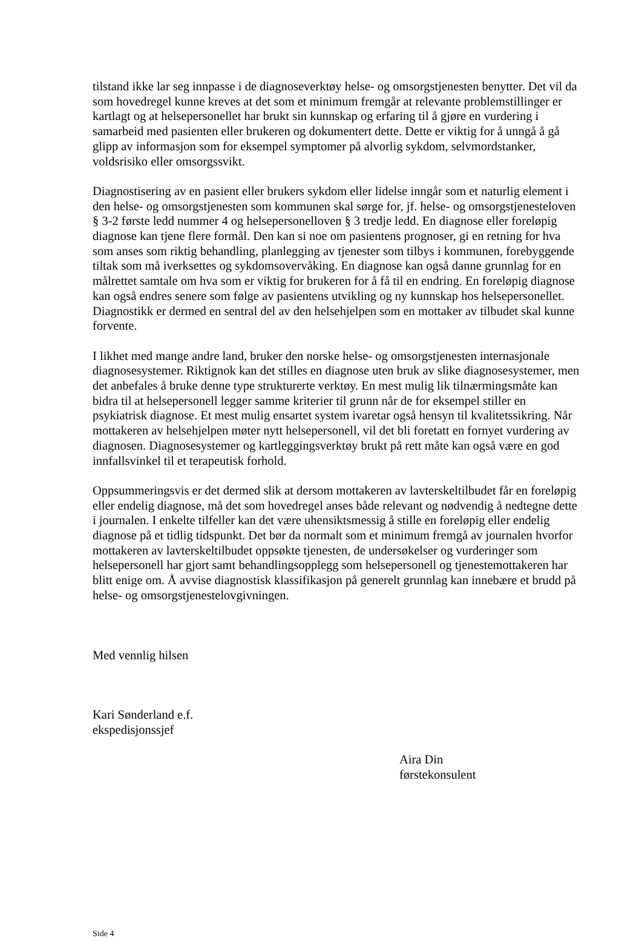tilstand ikke lar seg innpasse i de diagnoseverktøy helse- og omsorgstjenesten benytter. Det vil da som hovedregel kunne kreves at det som et minimum fremgår at relevante problemstillinger er kartlagt og at helsepersonellet har brukt sin kunnskap og erfaring til å gjøre en vurdering i samarbeid med pasienten eller brukeren og dokumentert dette. Dette er viktig for å unngå å gå glipp av informasjon som for eksempel symptomer på alvorlig sykdom, selvmordstanker, voldsrisiko eller omsorgssvikt.
Diagnostisering av en pasient eller brukers sykdom eller lidelse inngår som et naturlig element i den helse- og omsorgstjenesten som kommunen skal sørge for, jf. helse- og omsorgstjenesteloven § 3-2 første ledd nummer 4 og helsepersonelloven § 3 tredje ledd. En diagnose eller foreløpig diagnose kan tjene flere formål. Den kan si noe om pasientens prognoser, gi en retning for hva som anses som riktig behandling, planlegging av tjenester som tilbys i kommunen, forebyggende tiltak som må iverksettes og sykdomsovervåking. En diagnose kan også danne grunnlag for en målrettet samtale om hva som er viktig for brukeren for å få til en endring. En foreløpig diagnose kan også endres senere som følge av pasientens utvikling og ny kunnskap hos helsepersonellet. Diagnostikk er dermed en sentral del av den helsehjelpen som en mottaker av tilbudet skal kunne forvente.
I likhet med mange andre land, bruker den norske helse- og omsorgstjenesten internasjonale diagnosesystemer. Riktignok kan det stilles en diagnose uten bruk av slike diagnosesystemer, men det anbefales å bruke denne type strukturerte verktøy. En mest mulig lik tilnærmingsmåte kan bidra til at helsepersonell legger samme kriterier til grunn når de for eksempel stiller en psykiatrisk diagnose. Et mest mulig ensartet system ivaretar også hensyn til kvalitetssikring. Når mottakeren av helsehjelpen møter nytt helsepersonell, vil det bli foretatt en fornyet vurdering av diagnosen. Diagnosesystemer og kartleggingsverktøy brukt på rett måte kan også være en god innfallsvinkel til et terapeutisk forhold.
Oppsummeringsvis er det dermed slik at dersom mottakeren av lavterskeltilbudet får en foreløpig eller endelig diagnose, må det som hovedregel anses både relevant og nødvendig å nedtegne dette i journalen. I enkelte tilfeller kan det være uhensiktsmessig å stille en foreløpig eller endelig diagnose på et tidlig tidspunkt. Det bør da normalt som et minimum fremgå av journalen hvorfor mottakeren av lavterskeltilbudet oppsøkte tjenesten, de undersøkelser og vurderinger som helsepersonell har gjort samt behandlingsopplegg som helsepersonell og tjenestemottakeren har blitt enige om. Å avvise diagnostisk klassifikasjon på generelt grunnlag kan innebære et brudd på helse- og omsorgstjenestelovgivningen.
Med vennlig hilsen
Kari Sønderland e.f.
ekspedisjonssjef
Aira Din
førstekonsulent
Side 4